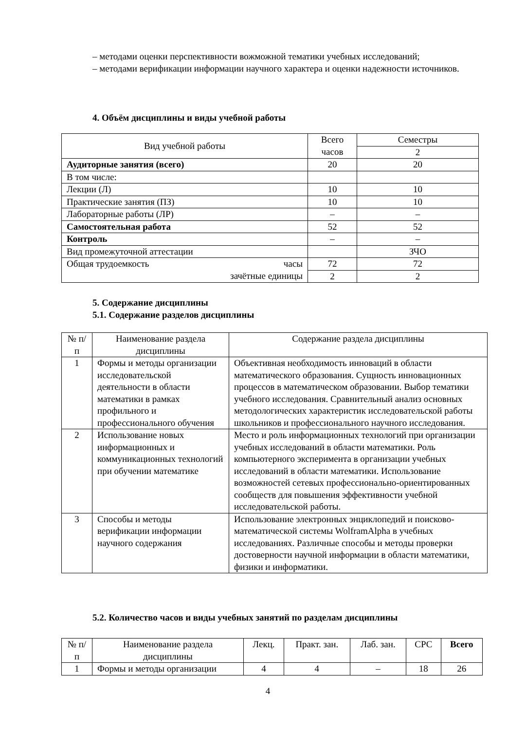– методами оценки перспективности вожможной тематики учебных исследований;
– методами верификации информации научного характера и оценки надежности источников.
4. Объём дисциплины и виды учебной работы
| Вид учебной работы | Всего часов | Семестры |
| | | 2 |
| Аудиторные занятия (всего) | 20 | 20 |
| В том числе: | | |
| Лекции (Л) | 10 | 10 |
| Практические занятия (ПЗ) | 10 | 10 |
| Лабораторные работы (ЛР) | – | – |
| Самостоятельная работа | 52 | 52 |
| Контроль | – | – |
| Вид промежуточной аттестации | | ЗЧО |
| Общая трудоемкость часы зачётные единицы | 72 | 72 |
| | 2 | 2 |
5. Содержание дисциплины
5.1. Содержание разделов дисциплины
| № п/п | Наименование раздела дисциплины | Содержание раздела дисциплины |
| 1 | Формы и методы организации исследовательской деятельности в области математики в рамках профильного и профессионального обучения | Объективная необходимость инноваций в области математического образования. Сущность инновационных процессов в математическом образовании. Выбор тематики учебного исследования. Сравнительный анализ основных методологических характеристик исследовательской работы школьников и профессионального научного исследования. |
| 2 | Использование новых информационных и коммуникационных технологий при обучении математике | Место и роль информационных технологий при организации учебных исследований в области математики. Роль компьютерного эксперимента в организации учебных исследований в области математики. Использование возможностей сетевых профессионально-ориентированных сообществ для повышения эффективности учебной исследовательской работы. |
| 3 | Способы и методы верификации информации научного содержания | Использование электронных энциклопедий и поисково-математической системы WolframAlpha в учебных исследованиях. Различные способы и методы проверки достоверности научной информации в области математики, физики и информатики. |
5.2. Количество часов и виды учебных занятий по разделам дисциплины
| № п/п | Наименование раздела дисциплины | Лекц. | Практ. зан. | Лаб. зан. | СРС | Всего |
| 1 | Формы и методы организации | 4 | 4 | – | 18 | 26 |
4